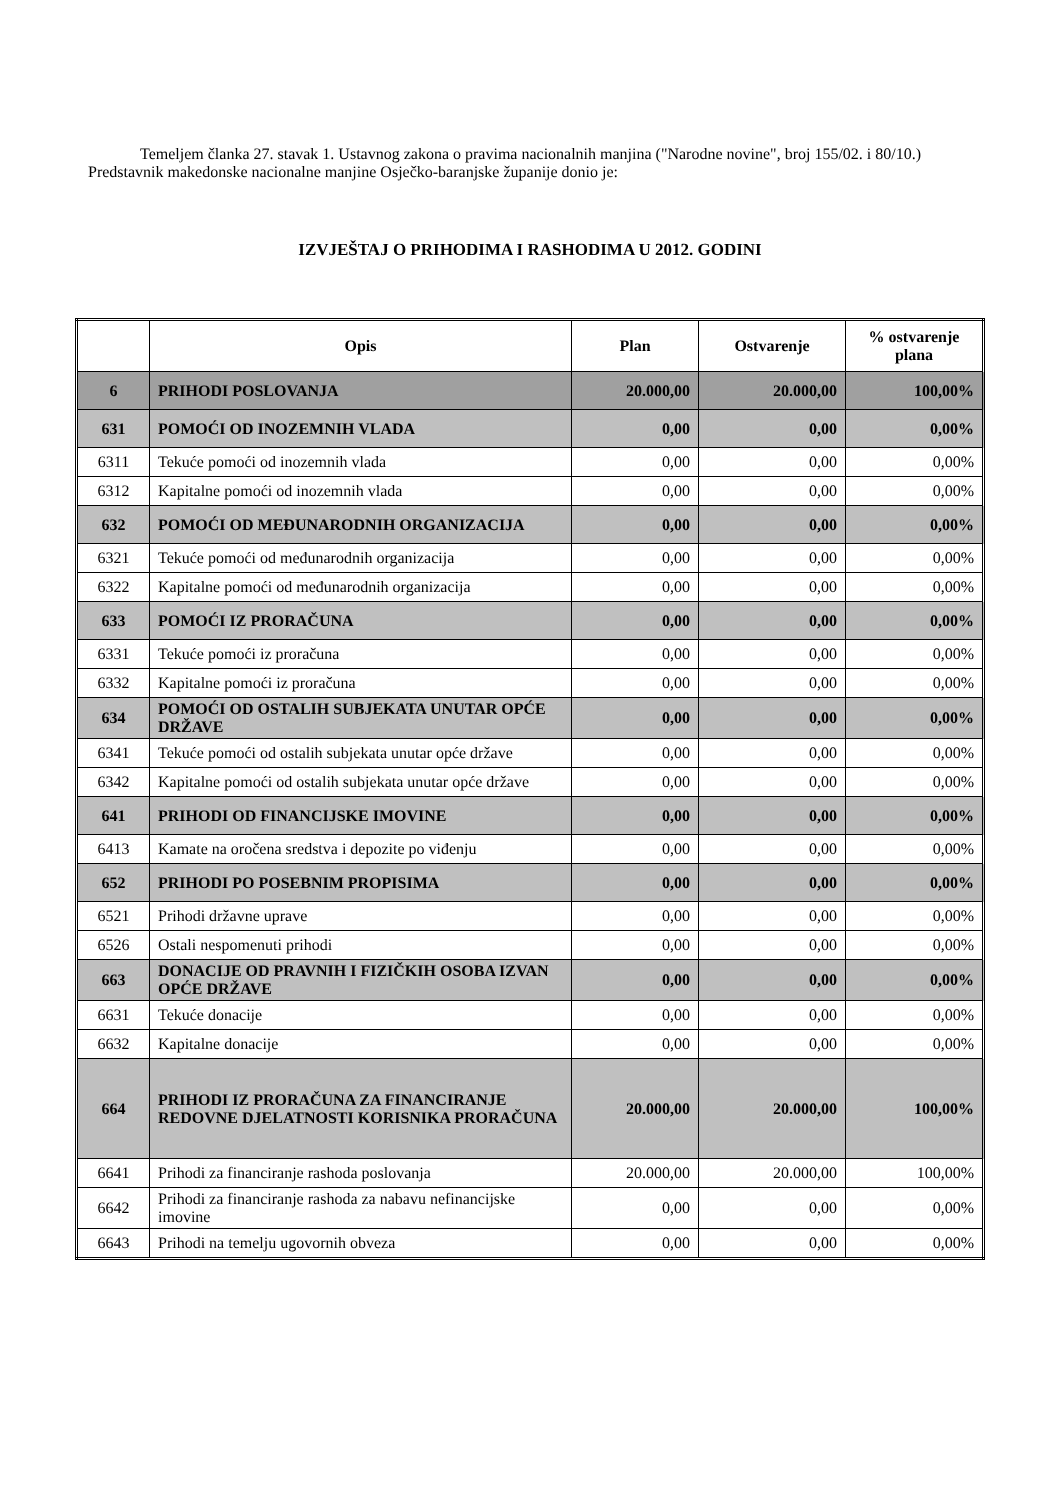Temeljem članka 27. stavak 1. Ustavnog zakona o pravima nacionalnih manjina ("Narodne novine", broj 155/02. i 80/10.) Predstavnik makedonske nacionalne manjine Osječko-baranjske županije donio je:
IZVJEŠTAJ O PRIHODIMA I RASHODIMA U 2012. GODINI
| | Opis | Plan | Ostvarenje | % ostvarenje plana |
| --- | --- | --- | --- | --- |
| 6 | PRIHODI POSLOVANJA | 20.000,00 | 20.000,00 | 100,00% |
| 631 | POMOĆI OD INOZEMNIH VLADA | 0,00 | 0,00 | 0,00% |
| 6311 | Tekuće pomoći od inozemnih vlada | 0,00 | 0,00 | 0,00% |
| 6312 | Kapitalne pomoći od inozemnih vlada | 0,00 | 0,00 | 0,00% |
| 632 | POMOĆI OD MEĐUNARODNIH ORGANIZACIJA | 0,00 | 0,00 | 0,00% |
| 6321 | Tekuće pomoći od međunarodnih organizacija | 0,00 | 0,00 | 0,00% |
| 6322 | Kapitalne pomoći od međunarodnih organizacija | 0,00 | 0,00 | 0,00% |
| 633 | POMOĆI IZ PRORAČUNA | 0,00 | 0,00 | 0,00% |
| 6331 | Tekuće pomoći iz proračuna | 0,00 | 0,00 | 0,00% |
| 6332 | Kapitalne pomoći iz proračuna | 0,00 | 0,00 | 0,00% |
| 634 | POMOĆI OD OSTALIH SUBJEKATA UNUTAR OPĆE DRŽAVE | 0,00 | 0,00 | 0,00% |
| 6341 | Tekuće pomoći od ostalih subjekata unutar opće države | 0,00 | 0,00 | 0,00% |
| 6342 | Kapitalne pomoći od ostalih subjekata unutar opće države | 0,00 | 0,00 | 0,00% |
| 641 | PRIHODI OD FINANCIJSKE IMOVINE | 0,00 | 0,00 | 0,00% |
| 6413 | Kamate na oročena sredstva i depozite po viđenju | 0,00 | 0,00 | 0,00% |
| 652 | PRIHODI PO POSEBNIM PROPISIMA | 0,00 | 0,00 | 0,00% |
| 6521 | Prihodi državne uprave | 0,00 | 0,00 | 0,00% |
| 6526 | Ostali nespomenuti prihodi | 0,00 | 0,00 | 0,00% |
| 663 | DONACIJE OD PRAVNIH I FIZIČKIH OSOBA IZVAN OPĆE DRŽAVE | 0,00 | 0,00 | 0,00% |
| 6631 | Tekuće donacije | 0,00 | 0,00 | 0,00% |
| 6632 | Kapitalne donacije | 0,00 | 0,00 | 0,00% |
| 664 | PRIHODI IZ PRORAČUNA ZA FINANCIRANJE REDOVNE DJELATNOSTI KORISNIKA PRORAČUNA | 20.000,00 | 20.000,00 | 100,00% |
| 6641 | Prihodi za financiranje rashoda poslovanja | 20.000,00 | 20.000,00 | 100,00% |
| 6642 | Prihodi za financiranje rashoda za nabavu nefinancijske imovine | 0,00 | 0,00 | 0,00% |
| 6643 | Prihodi na temelju ugovornih obveza | 0,00 | 0,00 | 0,00% |